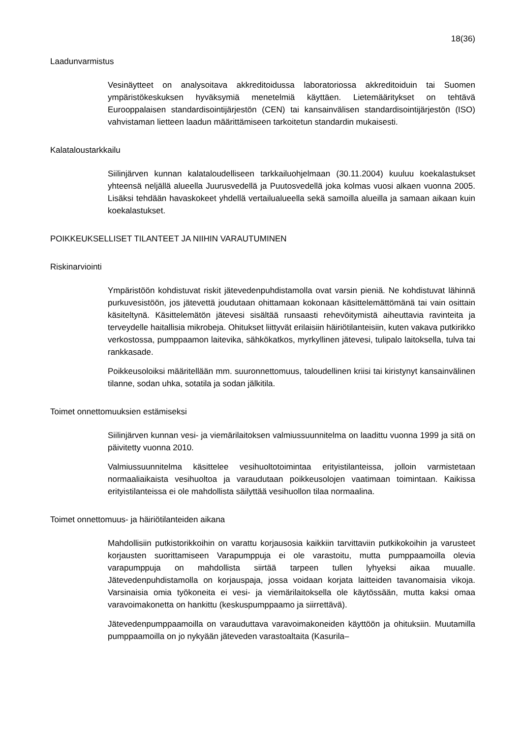18(36)
Laadunvarmistus
Vesinäytteet on analysoitava akkreditoidussa laboratoriossa akkreditoiduin tai Suomen ympäristökeskuksen hyväksymiä menetelmiä käyttäen. Lietemääritykset on tehtävä Eurooppalaisen standardisointijärjestön (CEN) tai kansainvälisen standardisointijärjestön (ISO) vahvistaman lietteen laadun määrittämiseen tarkoitetun standardin mukaisesti.
Kalataloustarkkailu
Siilinjärven kunnan kalataloudelliseen tarkkailuohjelmaan (30.11.2004) kuuluu koekalastukset yhteensä neljällä alueella Juurusvedellä ja Puutosvedellä joka kolmas vuosi alkaen vuonna 2005. Lisäksi tehdään havaskokeet yhdellä vertailualueella sekä samoilla alueilla ja samaan aikaan kuin koekalastukset.
POIKKEUKSELLISET TILANTEET JA NIIHIN VARAUTUMINEN
Riskinarviointi
Ympäristöön kohdistuvat riskit jätevedenpuhdistamolla ovat varsin pieniä. Ne kohdistuvat lähinnä purkuvesistöön, jos jätevettä joudutaan ohittamaan kokonaan käsittelemättömänä tai vain osittain käsiteltynä. Käsittelemätön jätevesi sisältää runsaasti rehevöitymistä aiheuttavia ravinteita ja terveydelle haitallisia mikrobeja. Ohitukset liittyvät erilaisiin häiriötilanteisiin, kuten vakava putkirikko verkostossa, pumppaamon laitevika, sähkökatkos, myrkyllinen jätevesi, tulipalo laitoksella, tulva tai rankkasade.
Poikkeusoloiksi määritellään mm. suuronnettomuus, taloudellinen kriisi tai kiristynyt kansainvälinen tilanne, sodan uhka, sotatila ja sodan jälkitila.
Toimet onnettomuuksien estämiseksi
Siilinjärven kunnan vesi- ja viemärilaitoksen valmiussuunnitelma on laadittu vuonna 1999 ja sitä on päivitetty vuonna 2010.
Valmiussuunnitelma käsittelee vesihuoltotoimintaa erityistilanteissa, jolloin varmistetaan normaaliaikaista vesihuoltoa ja varaudutaan poikkeusolojen vaatimaan toimintaan. Kaikissa erityistilanteissa ei ole mahdollista säilyttää vesihuollon tilaa normaalina.
Toimet onnettomuus- ja häiriötilanteiden aikana
Mahdollisiin putkistorikkoihin on varattu korjausosia kaikkiin tarvittaviin putkikokoihin ja varusteet korjausten suorittamiseen Varapumppuja ei ole varastoitu, mutta pumppaamoilla olevia varapumppuja on mahdollista siirtää tarpeen tullen lyhyeksi aikaa muualle. Jätevedenpuhdistamolla on korjauspaja, jossa voidaan korjata laitteiden tavanomaisia vikoja. Varsinaisia omia työkoneita ei vesi- ja viemärilaitoksella ole käytössään, mutta kaksi omaa varavoimakonetta on hankittu (keskuspumppaamo ja siirrettävä).
Jätevedenpumppaamoilla on varauduttava varavoimakoneiden käyttöön ja ohituksiin. Muutamilla pumppaamoilla on jo nykyään jäteveden varastoaltaita (Kasurila–